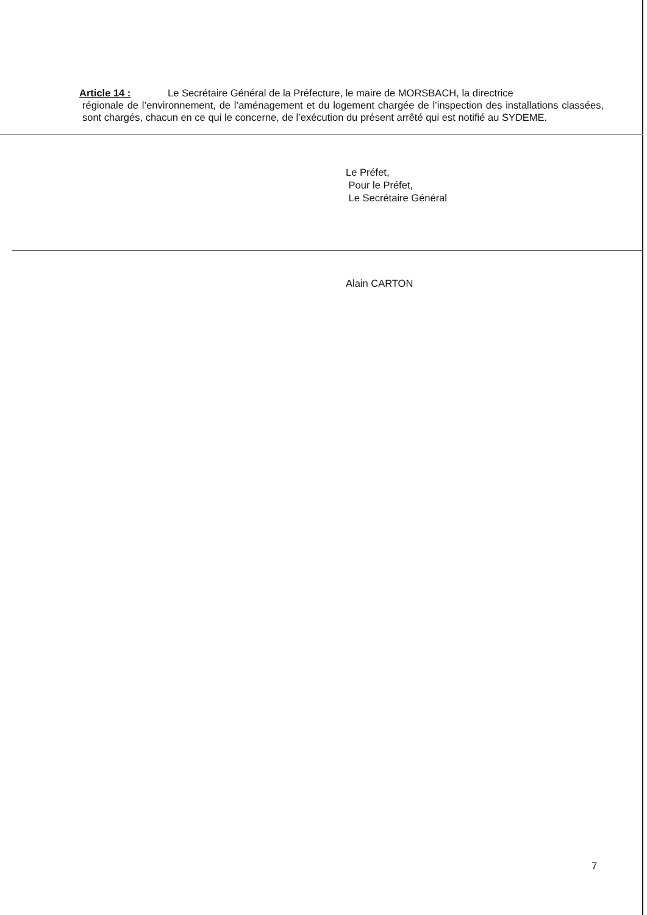Article 14 : Le Secrétaire Général de la Préfecture, le maire de MORSBACH, la directrice
régionale de l’environnement, de l’aménagement et du logement chargée de l’inspection des installations classées, sont chargés, chacun en ce qui le concerne, de l’exécution du présent arrêté qui est notifié au SYDEME.
Le Préfet,
Pour le Préfet,
Le Secrétaire Général
Alain CARTON
7